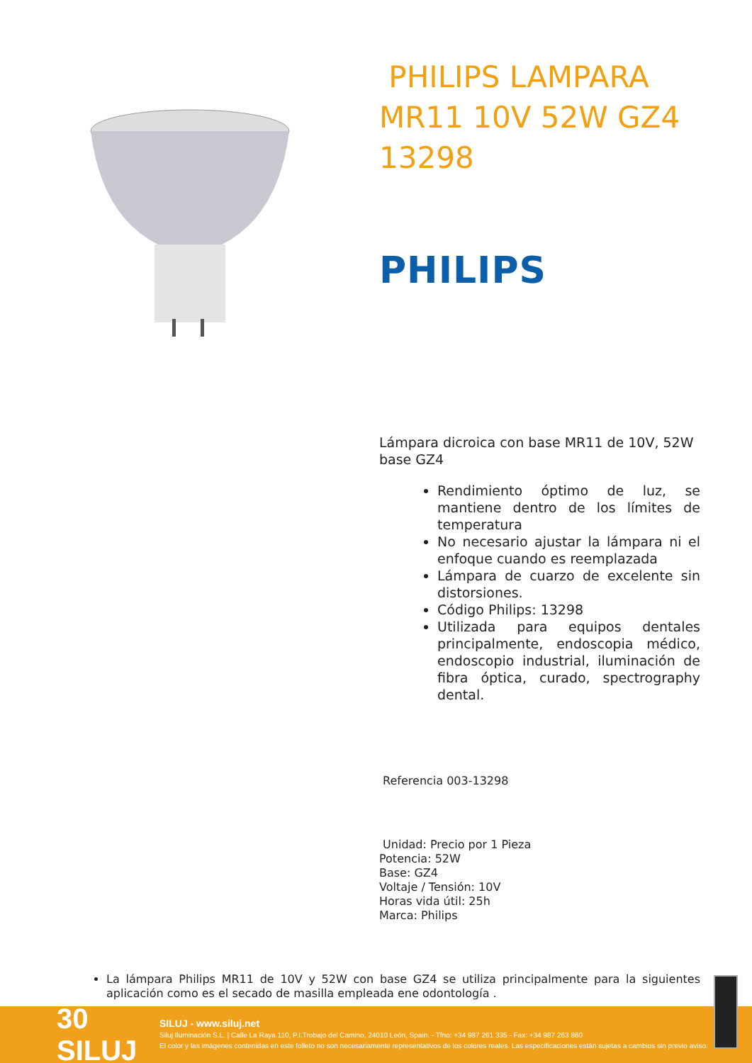PHILIPS LAMPARA MR11 10V 52W GZ4 13298
PHILIPS
Lámpara dicroica con base MR11 de 10V, 52W base GZ4
Rendimiento óptimo de luz, se mantiene dentro de los límites de temperatura
No necesario ajustar la lámpara ni el enfoque cuando es reemplazada
Lámpara de cuarzo de excelente sin distorsiones.
Código Philips: 13298
Utilizada para equipos dentales principalmente, endoscopia médico, endoscopio industrial, iluminación de fibra óptica, curado, spectrography dental.
Referencia 003-13298
Unidad: Precio por 1 Pieza
Potencia: 52W
Base: GZ4
Voltaje / Tensión: 10V
Horas vida útil: 25h
Marca: Philips
La lámpara Philips MR11 de 10V y 52W con base GZ4 se utiliza principalmente para la siguientes aplicación como es el secado de masilla empleada ene odontología .
30 SILUJ
SILUJ - www.siluj.net
Siluj Iluminación S.L. | Calle La Raya 110, P.I.Trobajo del Camino, 24010 León, Spain. - Tfno: +34 987 261 335 - Fax: +34 987 263 860
El color y las imágenes contenidas en este folleto no son necesariamente representativos de los colores reales. Las especificaciones están sujetas a cambios sin previo aviso.